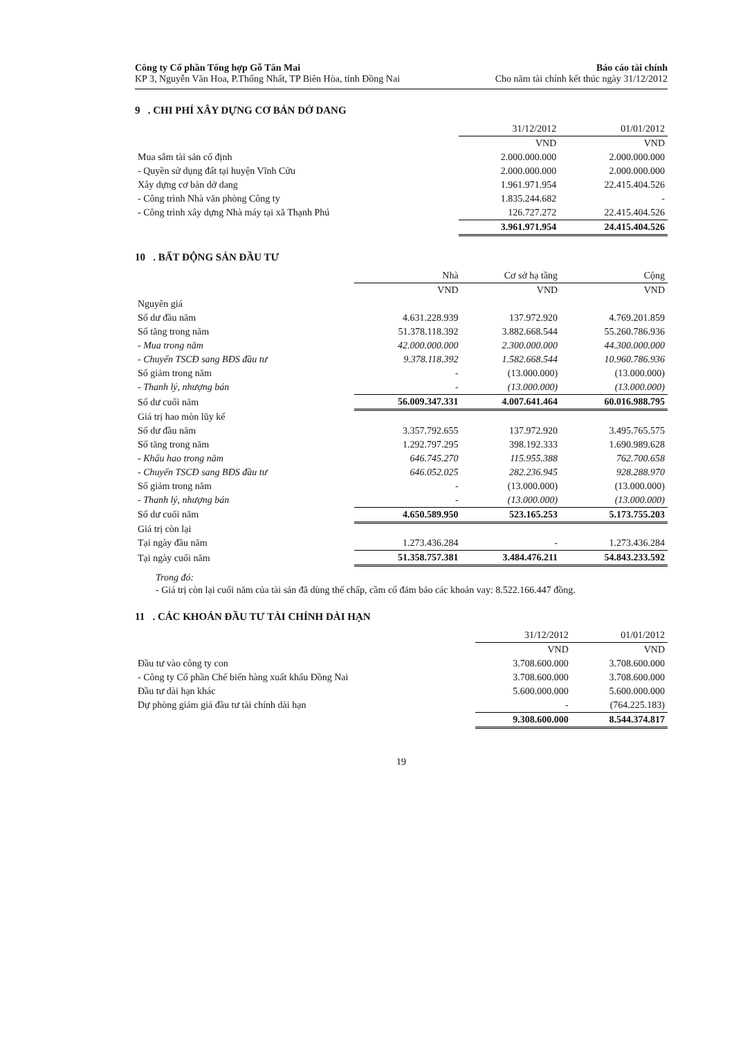Công ty Cổ phần Tổng hợp Gỗ Tân Mai
KP 3, Nguyễn Văn Hoa, P.Thống Nhất, TP Biên Hòa, tỉnh Đồng Nai
Báo cáo tài chính
Cho năm tài chính kết thúc ngày 31/12/2012
9 . CHI PHÍ XÂY DỰNG CƠ BẢN DỞ DANG
| | 31/12/2012 | 01/01/2012 |
| --- | --- | --- |
| | VND | VND |
| Mua sắm tài sản cố định | 2.000.000.000 | 2.000.000.000 |
| - Quyền sử dụng đất tại huyện Vĩnh Cửu | 2.000.000.000 | 2.000.000.000 |
| Xây dựng cơ bản dở dang | 1.961.971.954 | 22.415.404.526 |
| - Công trình Nhà văn phòng Công ty | 1.835.244.682 | - |
| - Công trình xây dựng Nhà máy tại xã Thạnh Phú | 126.727.272 | 22.415.404.526 |
| | 3.961.971.954 | 24.415.404.526 |
10 . BẤT ĐỘNG SẢN ĐẦU TƯ
| | Nhà | Cơ sở hạ tầng | Cộng |
| --- | --- | --- | --- |
| | VND | VND | VND |
| Nguyên giá | | | |
| Số dư đầu năm | 4.631.228.939 | 137.972.920 | 4.769.201.859 |
| Số tăng trong năm | 51.378.118.392 | 3.882.668.544 | 55.260.786.936 |
| - Mua trong năm | 42.000.000.000 | 2.300.000.000 | 44.300.000.000 |
| - Chuyển TSCĐ sang BĐS đầu tư | 9.378.118.392 | 1.582.668.544 | 10.960.786.936 |
| Số giảm trong năm | - | (13.000.000) | (13.000.000) |
| - Thanh lý, nhượng bán | - | (13.000.000) | (13.000.000) |
| Số dư cuối năm | 56.009.347.331 | 4.007.641.464 | 60.016.988.795 |
| Giá trị hao mòn lũy kế | | | |
| Số dư đầu năm | 3.357.792.655 | 137.972.920 | 3.495.765.575 |
| Số tăng trong năm | 1.292.797.295 | 398.192.333 | 1.690.989.628 |
| - Khấu hao trong năm | 646.745.270 | 115.955.388 | 762.700.658 |
| - Chuyển TSCĐ sang BĐS đầu tư | 646.052.025 | 282.236.945 | 928.288.970 |
| Số giảm trong năm | - | (13.000.000) | (13.000.000) |
| - Thanh lý, nhượng bán | - | (13.000.000) | (13.000.000) |
| Số dư cuối năm | 4.650.589.950 | 523.165.253 | 5.173.755.203 |
| Giá trị còn lại | | | |
| Tại ngày đầu năm | 1.273.436.284 | - | 1.273.436.284 |
| Tại ngày cuối năm | 51.358.757.381 | 3.484.476.211 | 54.843.233.592 |
Trong đó:
- Giá trị còn lại cuối năm của tài sản đã dùng thế chấp, cầm cố đảm bảo các khoản vay: 8.522.166.447 đồng.
11 . CÁC KHOẢN ĐẦU TƯ TÀI CHÍNH DÀI HẠN
| | 31/12/2012 | 01/01/2012 |
| --- | --- | --- |
| | VND | VND |
| Đầu tư vào công ty con | 3.708.600.000 | 3.708.600.000 |
| - Công ty Cổ phần Chế biến hàng xuất khẩu Đồng Nai | 3.708.600.000 | 3.708.600.000 |
| Đầu tư dài hạn khác | 5.600.000.000 | 5.600.000.000 |
| Dự phòng giảm giá đầu tư tài chính dài hạn | - | (764.225.183) |
| | 9.308.600.000 | 8.544.374.817 |
19